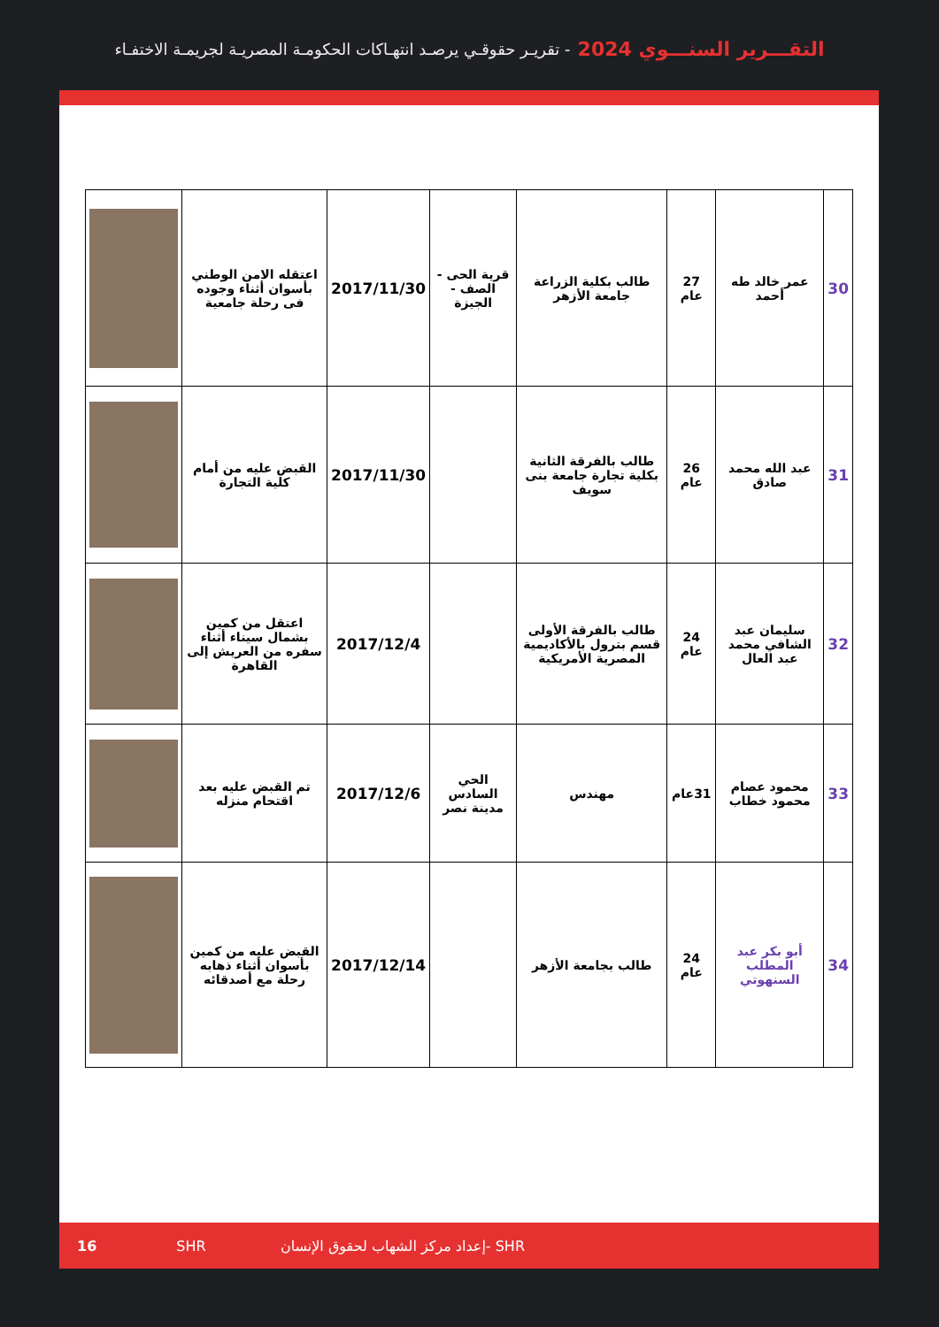التقـــرير السنـــوي 2024 - تقريـر حقوقـي يرصـد انتهـاكات الحكومـة المصريـة لجريمـة الاختفـاء
| 30 | عمر خالد طه أحمد | 27 عام | طالب بكلية الزراعة جامعة الأزهر | قرية الحى - الصف - الجيزة | 2017/11/30 | اعتقله الامن الوطني بأسوان أثناء وجوده فى رحلة جامعية | |
| 31 | عبد الله محمد صادق | 26 عام | طالب بالفرقة الثانية بكلية تجارة جامعة بنى سويف | | 2017/11/30 | القبض عليه من أمام كلية التجارة | |
| 32 | سليمان عبد الشافي محمد عبد العال | 24 عام | طالب بالفرقة الأولى قسم بترول بالأكاديمية المصرية الأمريكية | | 2017/12/4 | اعتقل من كمين بشمال سيناء أثناء سفره من العريش إلى القاهرة | |
| 33 | محمود عصام محمود خطاب | 31عام | مهندس | الحي السادس مدينة نصر | 2017/12/6 | تم القبض عليه بعد اقتحام منزله | |
| 34 | أبو بكر عبد المطلب السنهوتي | 24 عام | طالب بجامعة الأزهر | | 2017/12/14 | القبض عليه من كمين بأسوان أثناء ذهابه رحلة مع أصدقائه | |
16 SHR إعداد مركز الشهاب لحقوق الإنسان- SHR